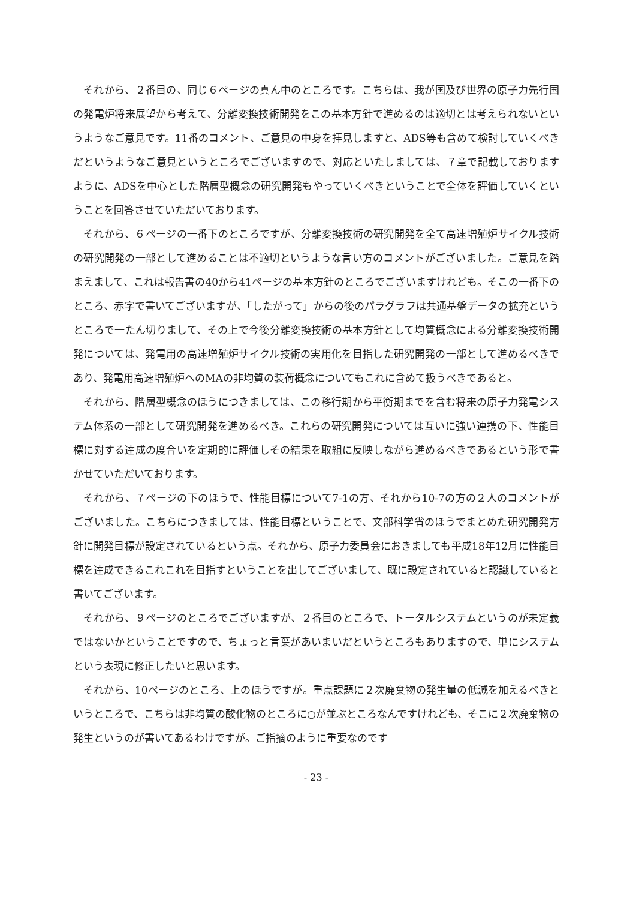それから、２番目の、同じ６ページの真ん中のところです。こちらは、我が国及び世界の原子力先行国の発電炉将来展望から考えて、分離変換技術開発をこの基本方針で進めるのは適切とは考えられないというようなご意見です。11番のコメント、ご意見の中身を拝見しますと、ADS等も含めて検討していくべきだというようなご意見というところでございますので、対応といたしましては、７章で記載しておりますように、ADSを中心とした階層型概念の研究開発もやっていくべきということで全体を評価していくということを回答させていただいております。
それから、６ページの一番下のところですが、分離変換技術の研究開発を全て高速増殖炉サイクル技術の研究開発の一部として進めることは不適切というような言い方のコメントがございました。ご意見を踏まえまして、これは報告書の40から41ページの基本方針のところでございますけれども。そこの一番下のところ、赤字で書いてございますが、「したがって」からの後のパラグラフは共通基盤データの拡充というところで一たん切りまして、その上で今後分離変換技術の基本方針として均質概念による分離変換技術開発については、発電用の高速増殖炉サイクル技術の実用化を目指した研究開発の一部として進めるべきであり、発電用高速増殖炉へのMAの非均質の装荷概念についてもこれに含めて扱うべきであると。
それから、階層型概念のほうにつきましては、この移行期から平衡期までを含む将来の原子力発電システム体系の一部として研究開発を進めるべき。これらの研究開発については互いに強い連携の下、性能目標に対する達成の度合いを定期的に評価しその結果を取組に反映しながら進めるべきであるという形で書かせていただいております。
それから、７ページの下のほうで、性能目標について7-1の方、それから10-7の方の２人のコメントがございました。こちらにつきましては、性能目標ということで、文部科学省のほうでまとめた研究開発方針に開発目標が設定されているという点。それから、原子力委員会におきましても平成18年12月に性能目標を達成できるこれこれを目指すということを出してございまして、既に設定されていると認識していると書いてございます。
それから、９ページのところでございますが、２番目のところで、トータルシステムというのが未定義ではないかということですので、ちょっと言葉があいまいだというところもありますので、単にシステムという表現に修正したいと思います。
それから、10ページのところ、上のほうですが。重点課題に２次廃棄物の発生量の低減を加えるべきというところで、こちらは非均質の酸化物のところに○が並ぶところなんですけれども、そこに２次廃棄物の発生というのが書いてあるわけですが。ご指摘のように重要なのです
- 23 -